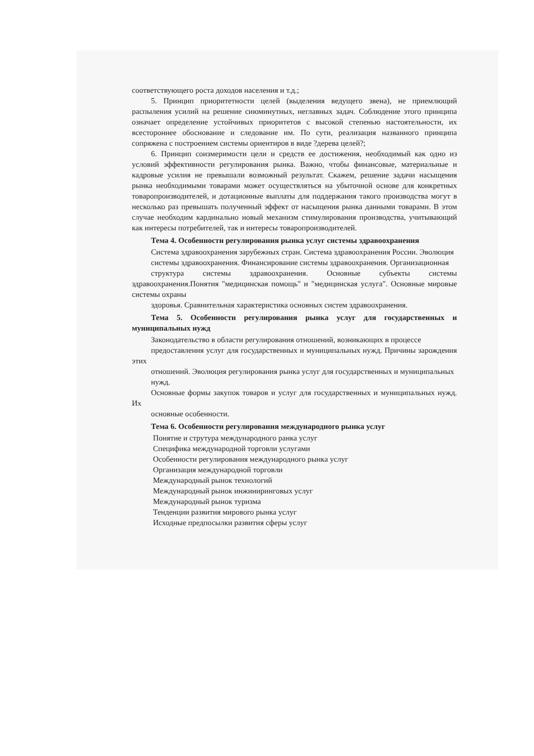соответствующего роста доходов населения и т.д.;
5. Принцип приоритетности целей (выделения ведущего звена), не приемлющий распыления усилий на решение сиюминутных, неглавных задач. Соблюдение этого принципа означает определение устойчивых приоритетов с высокой степенью настоятельности, их всестороннее обоснование и следование им. По сути, реализация названного принципа сопряжена с построением системы ориентиров в виде ?дерева целей?;
6. Принцип соизмеримости цели и средств ее достижения, необходимый как одно из условий эффективности регулирования рынка. Важно, чтобы финансовые, материальные и кадровые усилия не превышали возможный результат. Скажем, решение задачи насыщения рынка необходимыми товарами может осуществляться на убыточной основе для конкретных товаропроизводителей, и дотационные выплаты для поддержания такого производства могут в несколько раз превышать полученный эффект от насыщения рынка данными товарами. В этом случае необходим кардинально новый механизм стимулирования производства, учитывающий как интересы потребителей, так и интересы товаропроизводителей.
Тема 4. Особенности регулирования рынка услуг системы здравоохранения
Система здравоохранения зарубежных стран. Система здравоохранения России. Эволюция
системы здравоохранения. Финансирование системы здравоохранения. Организационная
структура системы здравоохранения. Основные субъекты системы здравоохранения.Понятия "медицинская помощь" и "медицинская услуга". Основные мировые системы охраны
здоровья. Сравнительная характеристика основных систем здравоохранения.
Тема 5. Особенности регулирования рынка услуг для государственных и муниципальных нужд
Законодательство в области регулирования отношений, возникающих в процессе
предоставления услуг для государственных и муниципальных нужд. Причины зарождения этих
отношений. Эволюция регулирования рынка услуг для государственных и муниципальных
нужд.
Основные формы закупок товаров и услуг для государственных и муниципальных нужд. Их
основные особенности.
Тема 6. Особенности регулирования международного рынка услуг
Понятие и струтура международного ранка услуг
Специфика международной торговли услугами
Особенности регулирования международного рынка услуг
Организация международной торговли
Международный рынок технологий
Международный рынок инжиниринговых услуг
Международный рынок туризма
Тенденции развития мирового рынка услуг
Исходные предпосылки развития сферы услуг